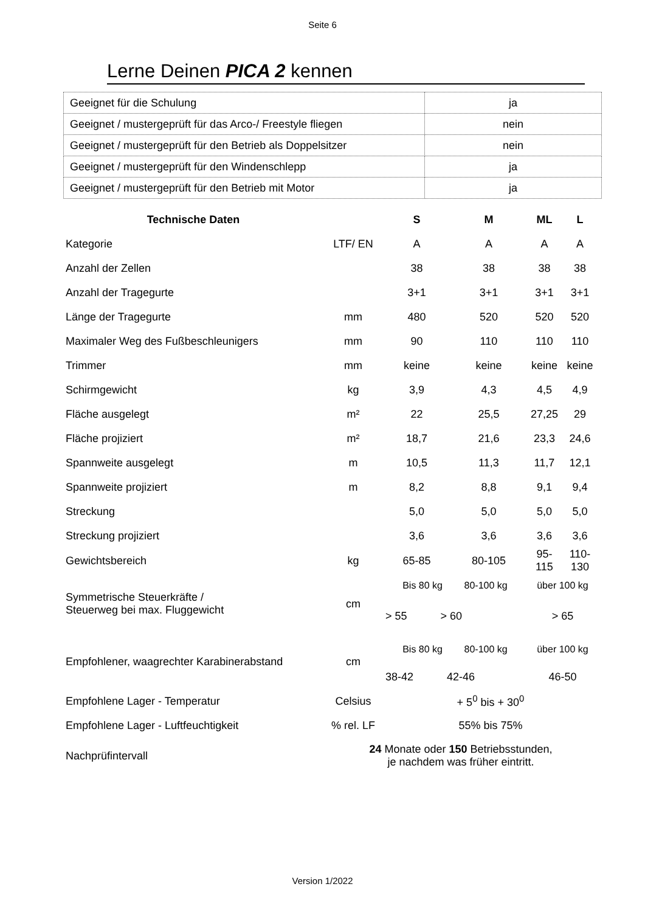Seite 6
Lerne Deinen PICA 2 kennen
| Geeignet für die Schulung | ja |
| Geeignet / mustergeprüft für das Arco-/ Freestyle fliegen | nein |
| Geeignet / mustergeprüft für den Betrieb als Doppelsitzer | nein |
| Geeignet / mustergeprüft für den Windenschlepp | ja |
| Geeignet / mustergeprüft für den Betrieb mit Motor | ja |
| Technische Daten | | S | M | ML | L |
| Kategorie | LTF/ EN | A | A | A | A |
| Anzahl der Zellen | | 38 | 38 | 38 | 38 |
| Anzahl der Tragegurte | | 3+1 | 3+1 | 3+1 | 3+1 |
| Länge der Tragegurte | mm | 480 | 520 | 520 | 520 |
| Maximaler Weg des Fußbeschleunigers | mm | 90 | 110 | 110 | 110 |
| Trimmer | mm | keine | keine | keine | keine |
| Schirmgewicht | kg | 3,9 | 4,3 | 4,5 | 4,9 |
| Fläche ausgelegt | m² | 22 | 25,5 | 27,25 | 29 |
| Fläche projiziert | m² | 18,7 | 21,6 | 23,3 | 24,6 |
| Spannweite ausgelegt | m | 10,5 | 11,3 | 11,7 | 12,1 |
| Spannweite projiziert | m | 8,2 | 8,8 | 9,1 | 9,4 |
| Streckung | | 5,0 | 5,0 | 5,0 | 5,0 |
| Streckung projiziert | | 3,6 | 3,6 | 3,6 | 3,6 |
| Gewichtsbereich | kg | 65-85 | 80-105 | 95-115 | 110-130 |
| Symmetrische Steuerkräfte / Steuerweg bei max. Fluggewicht | cm | Bis 80 kg 80-100 kg | | über 100 kg | |
| | | > 55 > 60 | | > 65 | |
| Empfohlener, waagrechter Karabinerabstand | cm | Bis 80 kg 80-100 kg | | über 100 kg | |
| | | 38-42 42-46 | | 46-50 | |
| Empfohlene Lager - Temperatur | Celsius | + 5<sup>0</sup> bis + 30<sup>0</sup> | | | |
| Empfohlene Lager - Luftfeuchtigkeit | % rel. LF | 55% bis 75% | | | |
| Nachprüfintervall | 24 Monate oder 150 Betriebsstunden, je nachdem was früher eintritt. | | | | |
Version 1/2022